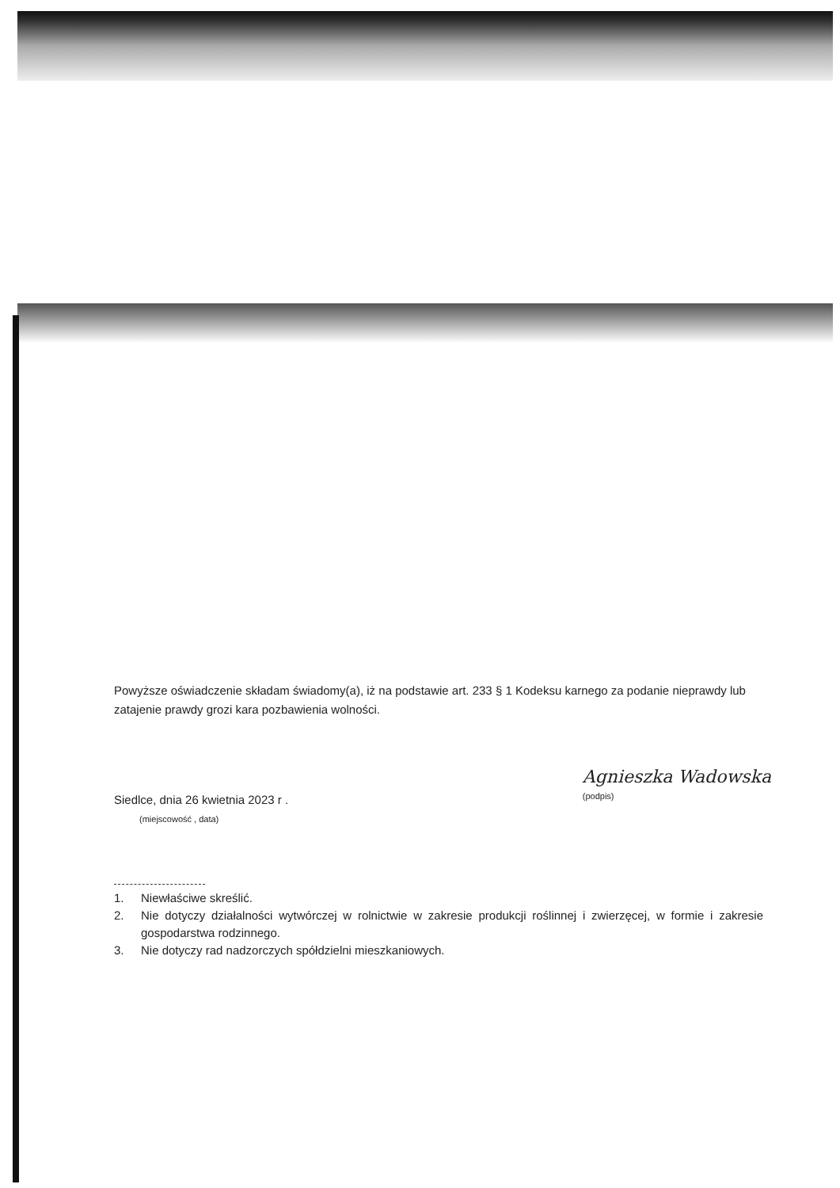Powyższe oświadczenie składam świadomy(a), iż na podstawie art. 233 § 1 Kodeksu karnego za podanie nieprawdy lub zatajenie prawdy grozi kara pozbawienia wolności.
Siedlce, dnia 26 kwietnia 2023 r .
(miejscowość , data)
Agnieszka Wadowska
(podpis)
1. Niewłaściwe skreślić.
2. Nie dotyczy działalności wytwórczej w rolnictwie w zakresie produkcji roślinnej i zwierzęcej, w formie i zakresie gospodarstwa rodzinnego.
3. Nie dotyczy rad nadzorczych spółdzielni mieszkaniowych.